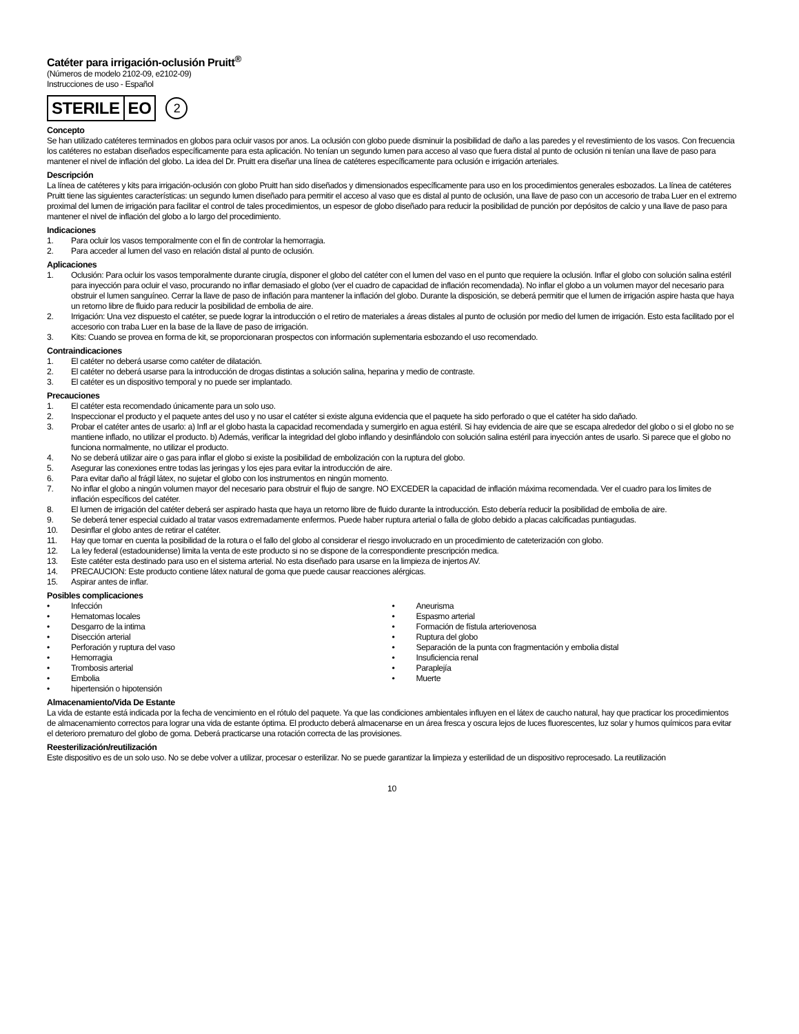Catéter para irrigación-oclusión Pruitt<sup>®</sup>
(Números de modelo 2102-09, e2102-09)
Instrucciones de uso - Español
STERILE EO 2
Concepto
Se han utilizado catéteres terminados en globos para ocluir vasos por anos. La oclusión con globo puede disminuir la posibilidad de daño a las paredes y el revestimiento de los vasos. Con frecuencia los catéteres no estaban diseñados específicamente para esta aplicación. No tenían un segundo lumen para acceso al vaso que fuera distal al punto de oclusión ni tenían una llave de paso para mantener el nivel de inflación del globo. La idea del Dr. Pruitt era diseñar una línea de catéteres específicamente para oclusión e irrigación arteriales.
Descripción
La línea de catéteres y kits para irrigación-oclusión con globo Pruitt han sido diseñados y dimensionados específicamente para uso en los procedimientos generales esbozados. La línea de catéteres Pruitt tiene las siguientes características: un segundo lumen diseñado para permitir el acceso al vaso que es distal al punto de oclusión, una llave de paso con un accesorio de traba Luer en el extremo proximal del lumen de irrigación para facilitar el control de tales procedimientos, un espesor de globo diseñado para reducir la posibilidad de punción por depósitos de calcio y una llave de paso para mantener el nivel de inflación del globo a lo largo del procedimiento.
Indicaciones
1. Para ocluir los vasos temporalmente con el fin de controlar la hemorragia.
2. Para acceder al lumen del vaso en relación distal al punto de oclusión.
Aplicaciones
1. Oclusión: Para ocluir los vasos temporalmente durante cirugía, disponer el globo del catéter con el lumen del vaso en el punto que requiere la oclusión. Inflar el globo con solución salina estéril para inyección para ocluir el vaso, procurando no inflar demasiado el globo (ver el cuadro de capacidad de inflación recomendada). No inflar el globo a un volumen mayor del necesario para obstruir el lumen sanguíneo. Cerrar la llave de paso de inflación para mantener la inflación del globo. Durante la disposición, se deberá permitir que el lumen de irrigación aspire hasta que haya un retorno libre de fluido para reducir la posibilidad de embolia de aire.
2. Irrigación: Una vez dispuesto el catéter, se puede lograr la introducción o el retiro de materiales a áreas distales al punto de oclusión por medio del lumen de irrigación. Esto esta facilitado por el accesorio con traba Luer en la base de la llave de paso de irrigación.
3. Kits: Cuando se provea en forma de kit, se proporcionaran prospectos con información suplementaria esbozando el uso recomendado.
Contraindicaciones
1. El catéter no deberá usarse como catéter de dilatación.
2. El catéter no deberá usarse para la introducción de drogas distintas a solución salina, heparina y medio de contraste.
3. El catéter es un dispositivo temporal y no puede ser implantado.
Precauciones
1. El catéter esta recomendado únicamente para un solo uso.
2. Inspeccionar el producto y el paquete antes del uso y no usar el catéter si existe alguna evidencia que el paquete ha sido perforado o que el catéter ha sido dañado.
3. Probar el catéter antes de usarlo: a) Infl ar el globo hasta la capacidad recomendada y sumergirlo en agua estéril. Si hay evidencia de aire que se escapa alrededor del globo o si el globo no se mantiene inflado, no utilizar el producto. b) Además, verificar la integridad del globo inflando y desinflándolo con solución salina estéril para inyección antes de usarlo. Si parece que el globo no funciona normalmente, no utilizar el producto.
4. No se deberá utilizar aire o gas para inflar el globo si existe la posibilidad de embolización con la ruptura del globo.
5. Asegurar las conexiones entre todas las jeringas y los ejes para evitar la introducción de aire.
6. Para evitar daño al frágil látex, no sujetar el globo con los instrumentos en ningún momento.
7. No inflar el globo a ningún volumen mayor del necesario para obstruir el flujo de sangre. NO EXCEDER la capacidad de inflación máxima recomendada. Ver el cuadro para los limites de inflación específicos del catéter.
8. El lumen de irrigación del catéter deberá ser aspirado hasta que haya un retorno libre de fluido durante la introducción. Esto debería reducir la posibilidad de embolia de aire.
9. Se deberá tener especial cuidado al tratar vasos extremadamente enfermos. Puede haber ruptura arterial o falla de globo debido a placas calcificadas puntiagudas.
10. Desinflar el globo antes de retirar el catéter.
11. Hay que tomar en cuenta la posibilidad de la rotura o el fallo del globo al considerar el riesgo involucrado en un procedimiento de cateterización con globo.
12. La ley federal (estadounidense) limita la venta de este producto si no se dispone de la correspondiente prescripción medica.
13. Este catéter esta destinado para uso en el sistema arterial. No esta diseñado para usarse en la limpieza de injertos AV.
14. PRECAUCION: Este producto contiene látex natural de goma que puede causar reacciones alérgicas.
15. Aspirar antes de inflar.
Posibles complicaciones
• Infección
• Hematomas locales
• Desgarro de la intima
• Disección arterial
• Perforación y ruptura del vaso
• Hemorragia
• Trombosis arterial
• Embolia
• hipertensión o hipotensión
• Aneurisma
• Espasmo arterial
• Formación de fístula arteriovenosa
• Ruptura del globo
• Separación de la punta con fragmentación y embolia distal
• Insuficiencia renal
• Paraplejía
• Muerte
Almacenamiento/Vida De Estante
La vida de estante está indicada por la fecha de vencimiento en el rótulo del paquete. Ya que las condiciones ambientales influyen en el látex de caucho natural, hay que practicar los procedimientos de almacenamiento correctos para lograr una vida de estante óptima. El producto deberá almacenarse en un área fresca y oscura lejos de luces fluorescentes, luz solar y humos químicos para evitar el deterioro prematuro del globo de goma. Deberá practicarse una rotación correcta de las provisiones.
Reesterilización/reutilización
Este dispositivo es de un solo uso. No se debe volver a utilizar, procesar o esterilizar. No se puede garantizar la limpieza y esterilidad de un dispositivo reprocesado. La reutilización
10